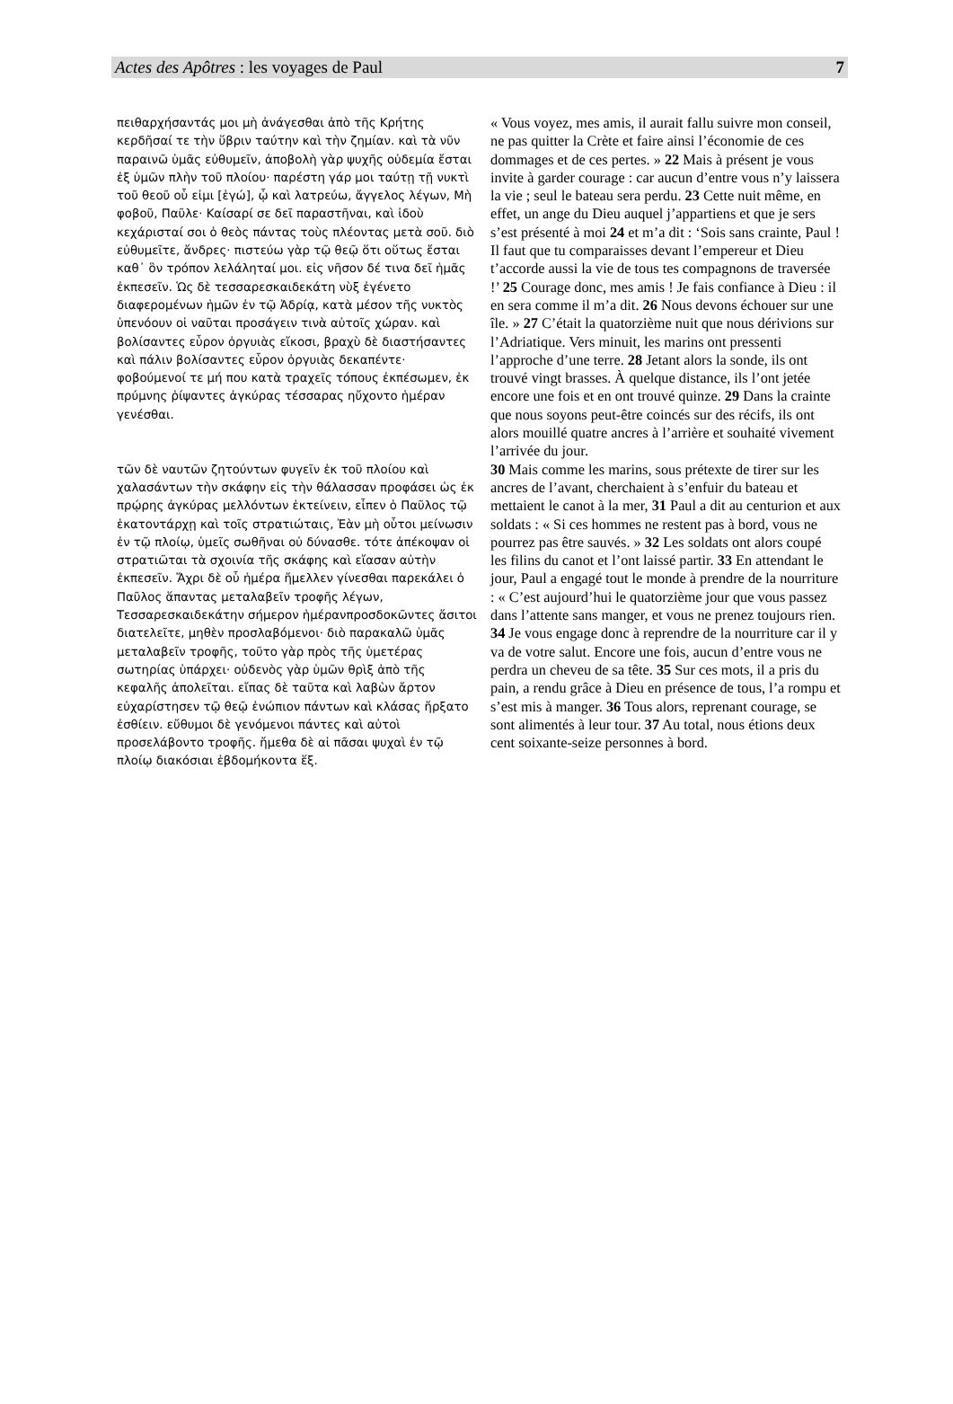Actes des Apôtres : les voyages de Paul 7
πειθαρχήσαντάς μοι μὴ ἀνάγεσθαι ἀπὸ τῆς Κρήτης κερδῆσαί τε τὴν ὕβριν ταύτην καὶ τὴν ζημίαν. καὶ τὰ νῦν παραινῶ ὑμᾶς εὐθυμεῖν, ἀποβολὴ γὰρ ψυχῆς οὐδεμία ἔσται ἐξ ὑμῶν πλὴν τοῦ πλοίου· παρέστη γάρ μοι ταύτῃ τῇ νυκτὶ τοῦ θεοῦ οὗ εἰμι [ἐγώ], ᾧ καὶ λατρεύω, ἄγγελος λέγων, Μὴ φοβοῦ, Παῦλε· Καίσαρί σε δεῖ παραστῆναι, καὶ ἰδοὺ κεχάρισταί σοι ὁ θεὸς πάντας τοὺς πλέοντας μετὰ σοῦ. διὸ εὐθυμεῖτε, ἄνδρες· πιστεύω γὰρ τῷ θεῷ ὅτι οὕτως ἔσται καθ᾽ ὃν τρόπον λελάληταί μοι. εἰς νῆσον δέ τινα δεῖ ἡμᾶς ἐκπεσεῖν. Ὡς δὲ τεσσαρεσκαιδεκάτη νὺξ ἐγένετο διαφερομένων ἡμῶν ἐν τῷ Ἀδρίᾳ, κατὰ μέσον τῆς νυκτὸς ὑπενόουν οἱ ναῦται προσάγειν τινὰ αὐτοῖς χώραν. καὶ βολίσαντες εὗρον ὀργυιὰς εἴκοσι, βραχὺ δὲ διαστήσαντες καὶ πάλιν βολίσαντες εὗρον ὀργυιὰς δεκαπέντε· φοβούμενοί τε μή που κατὰ τραχεῖς τόπους ἐκπέσωμεν, ἐκ πρύμνης ῥίψαντες ἀγκύρας τέσσαρας ηὔχοντο ἡμέραν γενέσθαι.
« Vous voyez, mes amis, il aurait fallu suivre mon conseil, ne pas quitter la Crète et faire ainsi l’économie de ces dommages et de ces pertes. » 22 Mais à présent je vous invite à garder courage : car aucun d’entre vous n’y laissera la vie ; seul le bateau sera perdu. 23 Cette nuit même, en effet, un ange du Dieu auquel j’appartiens et que je sers s’est présenté à moi 24 et m’a dit : ‘Sois sans crainte, Paul ! Il faut que tu comparaisses devant l’empereur et Dieu t’accorde aussi la vie de tous tes compagnons de traversée !’ 25 Courage donc, mes amis ! Je fais confiance à Dieu : il en sera comme il m’a dit. 26 Nous devons échouer sur une île. » 27 C’était la quatorzième nuit que nous dérivions sur l’Adriatique. Vers minuit, les marins ont pressenti l’approche d’une terre. 28 Jetant alors la sonde, ils ont trouvé vingt brasses. À quelque distance, ils l’ont jetée encore une fois et en ont trouvé quinze. 29 Dans la crainte que nous soyons peut-être coincés sur des récifs, ils ont alors mouillé quatre ancres à l’arrière et souhaité vivement l’arrivée du jour.
τῶν δὲ ναυτῶν ζητούντων φυγεῖν ἐκ τοῦ πλοίου καὶ χαλασάντων τὴν σκάφην εἰς τὴν θάλασσαν προφάσει ὡς ἐκ πρῴρης ἀγκύρας μελλόντων ἐκτείνειν, εἶπεν ὁ Παῦλος τῷ ἑκατοντάρχῃ καὶ τοῖς στρατιώταις, Ἐὰν μὴ οὗτοι μείνωσιν ἐν τῷ πλοίῳ, ὑμεῖς σωθῆναι οὐ δύνασθε. τότε ἀπέκοψαν οἱ στρατιῶται τὰ σχοινία τῆς σκάφης καὶ εἴασαν αὐτὴν ἐκπεσεῖν. Ἄχρι δὲ οὗ ἡμέρα ἤμελλεν γίνεσθαι παρεκάλει ὁ Παῦλος ἅπαντας μεταλαβεῖν τροφῆς λέγων, Τεσσαρεσκαιδεκάτην σήμερον ἡμέρανπροσδοκῶντες ἄσιτοι διατελεῖτε, μηθὲν προσλαβόμενοι· διὸ παρακαλῶ ὑμᾶς μεταλαβεῖν τροφῆς, τοῦτο γὰρ πρὸς τῆς ὑμετέρας σωτηρίας ὑπάρχει· οὐδενὸς γὰρ ὑμῶν θρὶξ ἀπὸ τῆς κεφαλῆς ἀπολεῖται. εἴπας δὲ ταῦτα καὶ λαβὼν ἄρτον εὐχαρίστησεν τῷ θεῷ ἐνώπιον πάντων καὶ κλάσας ἤρξατο ἐσθίειν. εὔθυμοι δὲ γενόμενοι πάντες καὶ αὐτοὶ προσελάβοντο τροφῆς. ἤμεθα δὲ αἱ πᾶσαι ψυχαὶ ἐν τῷ πλοίῳ διακόσιαι ἑβδομήκοντα ἕξ.
30 Mais comme les marins, sous prétexte de tirer sur les ancres de l’avant, cherchaient à s’enfuir du bateau et mettaient le canot à la mer, 31 Paul a dit au centurion et aux soldats : « Si ces hommes ne restent pas à bord, vous ne pourrez pas être sauvés. » 32 Les soldats ont alors coupé les filins du canot et l’ont laissé partir. 33 En attendant le jour, Paul a engagé tout le monde à prendre de la nourriture : « C’est aujourd’hui le quatorzième jour que vous passez dans l’attente sans manger, et vous ne prenez toujours rien. 34 Je vous engage donc à reprendre de la nourriture car il y va de votre salut. Encore une fois, aucun d’entre vous ne perdra un cheveu de sa tête. 35 Sur ces mots, il a pris du pain, a rendu grâce à Dieu en présence de tous, l’a rompu et s’est mis à manger. 36 Tous alors, reprenant courage, se sont alimentés à leur tour. 37 Au total, nous étions deux cent soixante-seize personnes à bord.